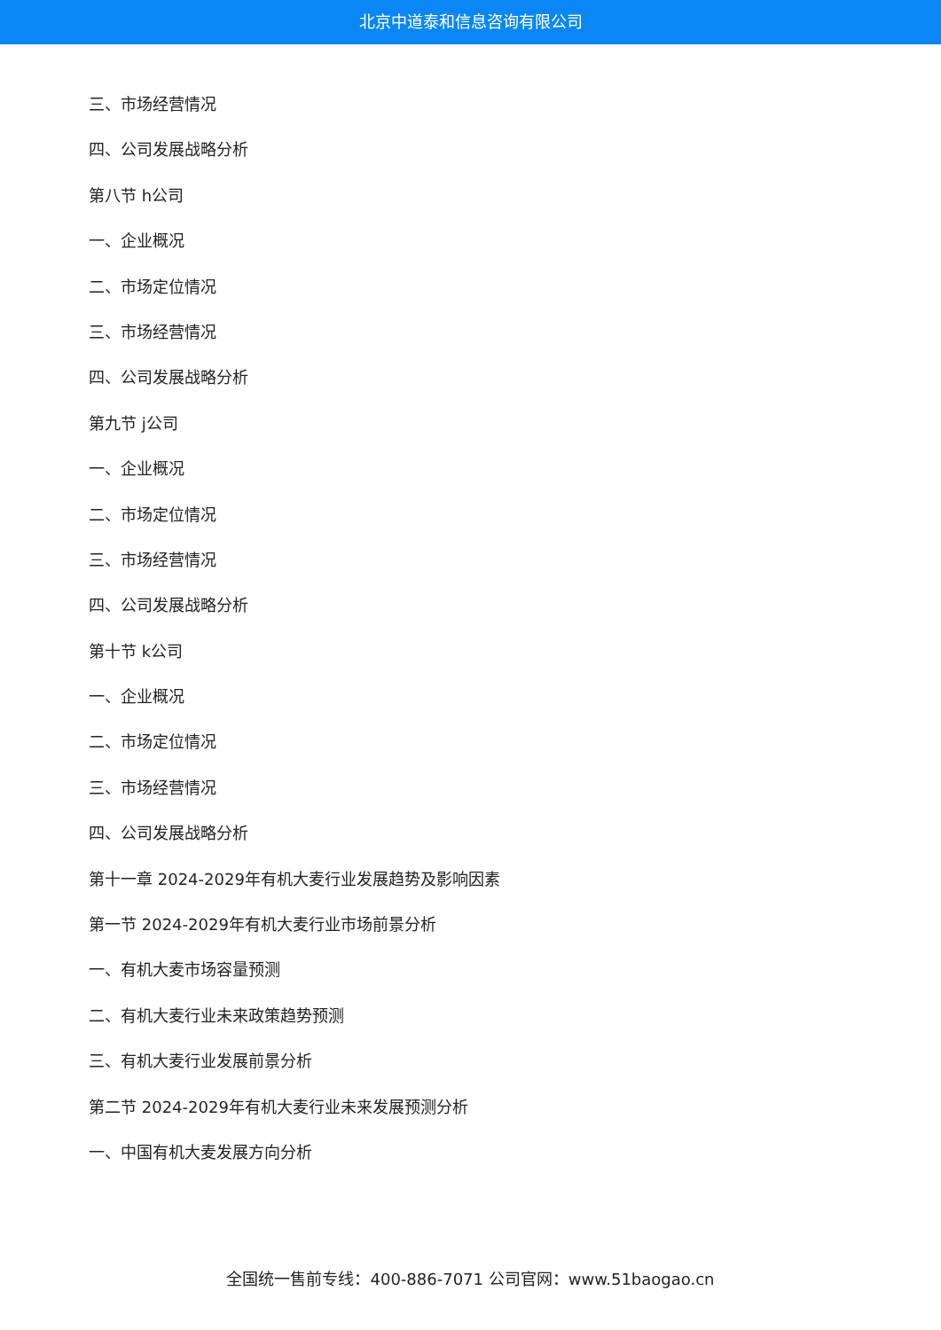北京中道泰和信息咨询有限公司
三、市场经营情况
四、公司发展战略分析
第八节 h公司
一、企业概况
二、市场定位情况
三、市场经营情况
四、公司发展战略分析
第九节 j公司
一、企业概况
二、市场定位情况
三、市场经营情况
四、公司发展战略分析
第十节 k公司
一、企业概况
二、市场定位情况
三、市场经营情况
四、公司发展战略分析
第十一章 2024-2029年有机大麦行业发展趋势及影响因素
第一节 2024-2029年有机大麦行业市场前景分析
一、有机大麦市场容量预测
二、有机大麦行业未来政策趋势预测
三、有机大麦行业发展前景分析
第二节 2024-2029年有机大麦行业未来发展预测分析
一、中国有机大麦发展方向分析
全国统一售前专线：400-886-7071 公司官网：www.51baogao.cn